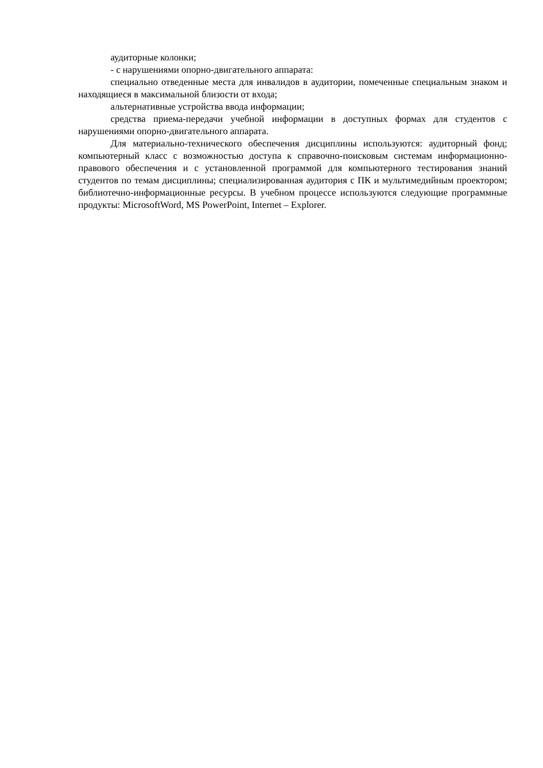аудиторные колонки;
- с нарушениями опорно-двигательного аппарата:
специально отведенные места для инвалидов в аудитории, помеченные специальным знаком и находящиеся в максимальной близости от входа;
альтернативные устройства ввода информации;
средства приема-передачи учебной информации в доступных формах для студентов с нарушениями опорно-двигательного аппарата.
Для материально-технического обеспечения дисциплины используются: аудиторный фонд; компьютерный класс с возможностью доступа к справочно-поисковым системам информационно-правового обеспечения и с установленной программой для компьютерного тестирования знаний студентов по темам дисциплины; специализированная аудитория с ПК и мультимедийным проектором; библиотечно-информационные ресурсы. В учебном процессе используются следующие программные продукты: MicrosoftWord, MS PowerPoint, Internet – Explorer.